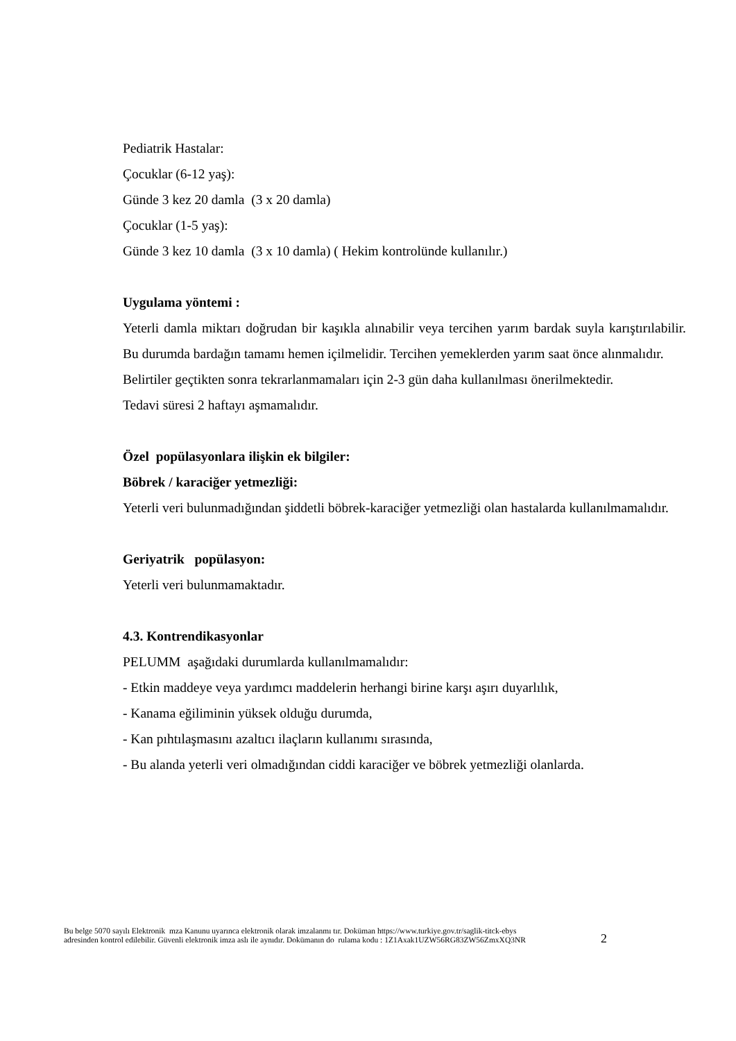Pediatrik Hastalar:
Çocuklar (6-12 yaş):
Günde 3 kez 20 damla (3 x 20 damla)
Çocuklar (1-5 yaş):
Günde 3 kez 10 damla (3 x 10 damla) ( Hekim kontrolünde kullanılır.)
Uygulama yöntemi :
Yeterli damla miktarı doğrudan bir kaşıkla alınabilir veya tercihen yarım bardak suyla karıştırılabilir. Bu durumda bardağın tamamı hemen içilmelidir. Tercihen yemeklerden yarım saat önce alınmalıdır.
Belirtiler geçtikten sonra tekrarlanmamaları için 2-3 gün daha kullanılması önerilmektedir.
Tedavi süresi 2 haftayı aşmamalıdır.
Özel popülasyonlara ilişkin ek bilgiler:
Böbrek / karaciğer yetmezliği:
Yeterli veri bulunmadığından şiddetli böbrek-karaciğer yetmezliği olan hastalarda kullanılmamalıdır.
Geriyatrik popülasyon:
Yeterli veri bulunmamaktadır.
4.3. Kontrendikasyonlar
PELUMM aşağıdaki durumlarda kullanılmamalıdır:
- Etkin maddeye veya yardımcı maddelerin herhangi birine karşı aşırı duyarlılık,
- Kanama eğiliminin yüksek olduğu durumda,
- Kan pıhtılaşmasını azaltıcı ilaçların kullanımı sırasında,
- Bu alanda yeterli veri olmadığından ciddi karaciğer ve böbrek yetmezliği olanlarda.
Bu belge 5070 sayılı Elektronik mza Kanunu uyarınca elektronik olarak imzalanmı tır. Doküman https://www.turkiye.gov.tr/saglik-titck-ebys
adresinden kontrol edilebilir. Güvenli elektronik imza aslı ile aynıdır. Dokümanın do rulama kodu : 1Z1Axak1UZW56RG83ZW56ZmxXQ3NR
2